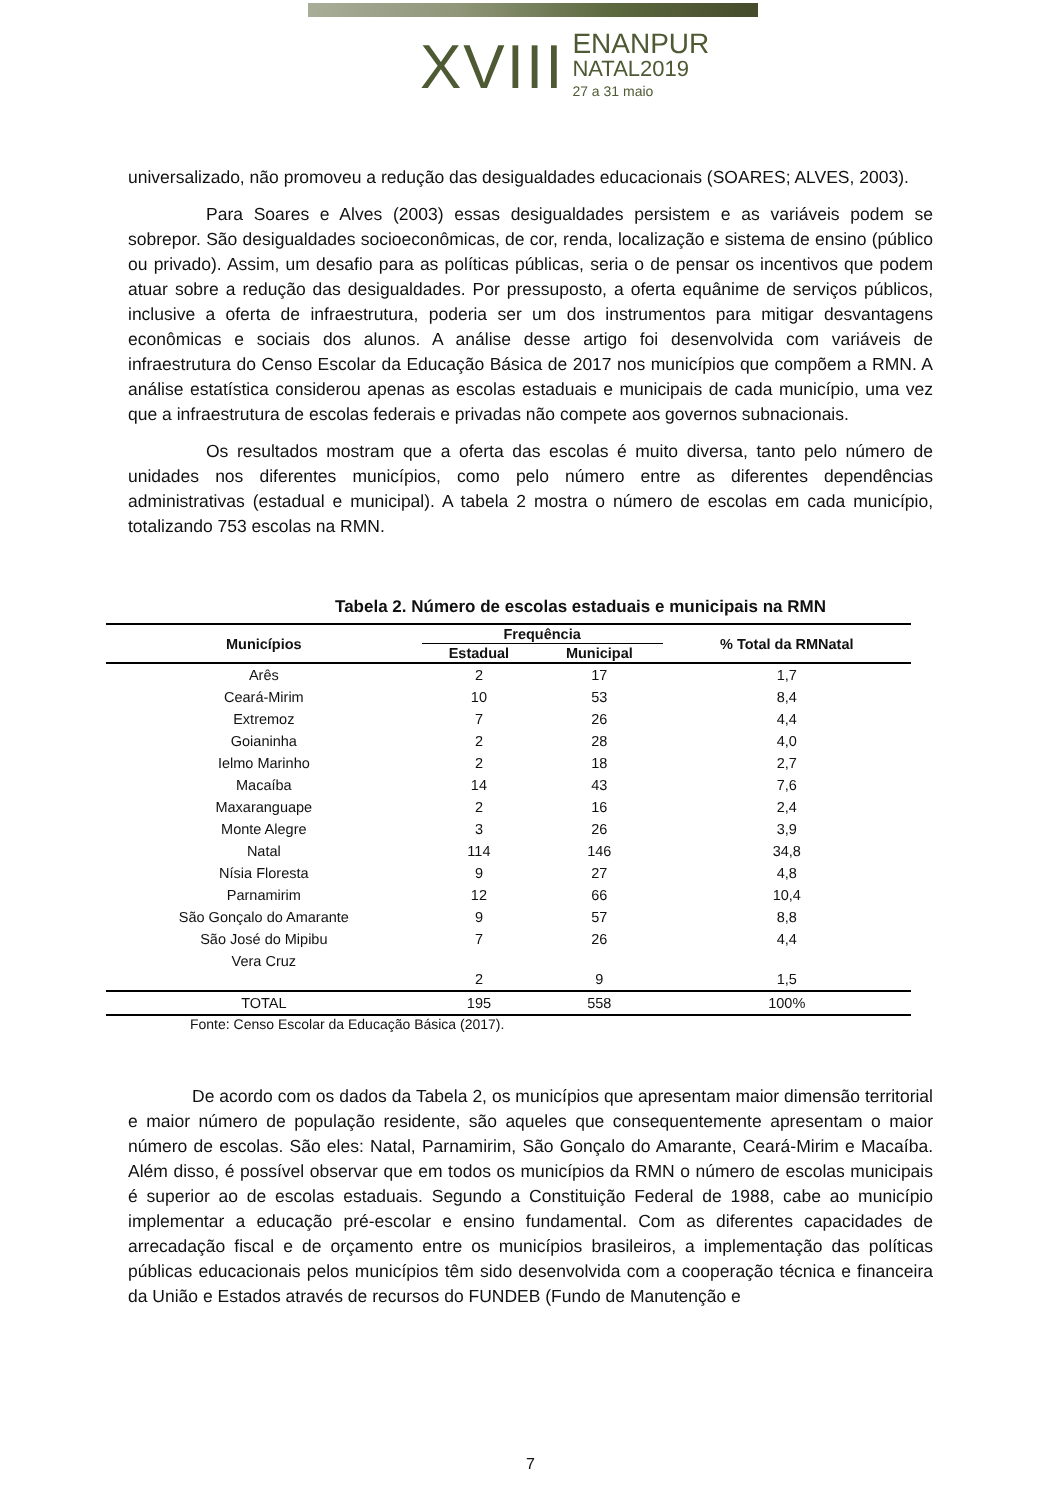XVIII
ENANPUR
NATAL2019
27 a 31 maio
universalizado, não promoveu a redução das desigualdades educacionais (SOARES; ALVES, 2003).
Para Soares e Alves (2003) essas desigualdades persistem e as variáveis podem se sobrepor. São desigualdades socioeconômicas, de cor, renda, localização e sistema de ensino (público ou privado). Assim, um desafio para as políticas públicas, seria o de pensar os incentivos que podem atuar sobre a redução das desigualdades. Por pressuposto, a oferta equânime de serviços públicos, inclusive a oferta de infraestrutura, poderia ser um dos instrumentos para mitigar desvantagens econômicas e sociais dos alunos. A análise desse artigo foi desenvolvida com variáveis de infraestrutura do Censo Escolar da Educação Básica de 2017 nos municípios que compõem a RMN. A análise estatística considerou apenas as escolas estaduais e municipais de cada município, uma vez que a infraestrutura de escolas federais e privadas não compete aos governos subnacionais.
Os resultados mostram que a oferta das escolas é muito diversa, tanto pelo número de unidades nos diferentes municípios, como pelo número entre as diferentes dependências administrativas (estadual e municipal). A tabela 2 mostra o número de escolas em cada município, totalizando 753 escolas na RMN.
Tabela 2. Número de escolas estaduais e municipais na RMN
| Municípios | Frequência | | % Total da RMNatal |
| --- | --- | --- | --- |
| | Estadual | Municipal | |
| Arês | 2 | 17 | 1,7 |
| Ceará-Mirim | 10 | 53 | 8,4 |
| Extremoz | 7 | 26 | 4,4 |
| Goianinha | 2 | 28 | 4,0 |
| Ielmo Marinho | 2 | 18 | 2,7 |
| Macaíba | 14 | 43 | 7,6 |
| Maxaranguape | 2 | 16 | 2,4 |
| Monte Alegre | 3 | 26 | 3,9 |
| Natal | 114 | 146 | 34,8 |
| Nísia Floresta | 9 | 27 | 4,8 |
| Parnamirim | 12 | 66 | 10,4 |
| São Gonçalo do Amarante | 9 | 57 | 8,8 |
| São José do Mipibu | 7 | 26 | 4,4 |
| Vera Cruz | 2 | 9 | 1,5 |
| TOTAL | 195 | 558 | 100% |
Fonte: Censo Escolar da Educação Básica (2017).
De acordo com os dados da Tabela 2, os municípios que apresentam maior dimensão territorial e maior número de população residente, são aqueles que consequentemente apresentam o maior número de escolas. São eles: Natal, Parnamirim, São Gonçalo do Amarante, Ceará-Mirim e Macaíba. Além disso, é possível observar que em todos os municípios da RMN o número de escolas municipais é superior ao de escolas estaduais. Segundo a Constituição Federal de 1988, cabe ao município implementar a educação pré-escolar e ensino fundamental. Com as diferentes capacidades de arrecadação fiscal e de orçamento entre os municípios brasileiros, a implementação das políticas públicas educacionais pelos municípios têm sido desenvolvida com a cooperação técnica e financeira da União e Estados através de recursos do FUNDEB (Fundo de Manutenção e
7